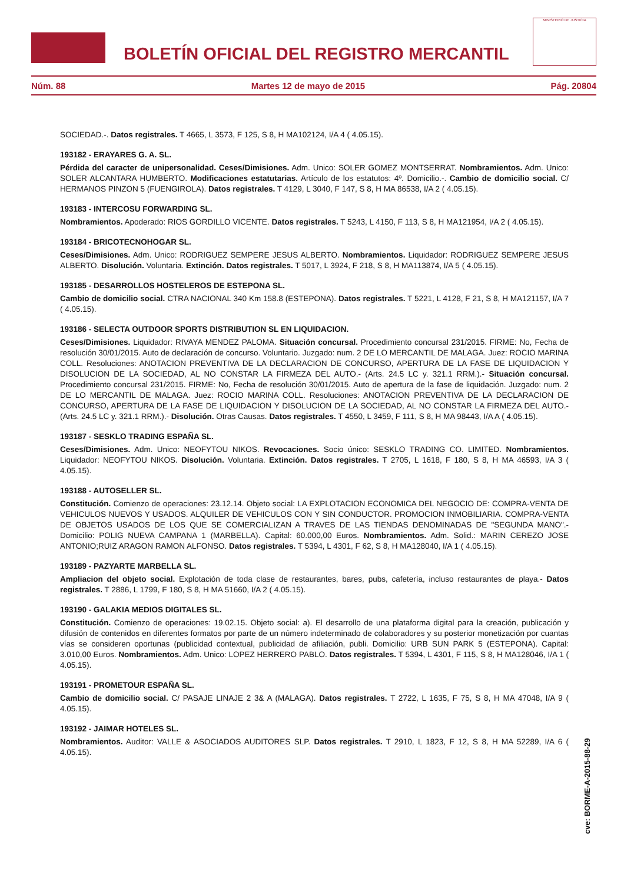BOLETÍN OFICIAL DEL REGISTRO MERCANTIL
MINISTERIO DE JUSTICIA
Núm. 88 Martes 12 de mayo de 2015 Pág. 20804
SOCIEDAD.-. Datos registrales. T 4665, L 3573, F 125, S 8, H MA102124, I/A 4 ( 4.05.15).
193182 - ERAYARES G. A. SL.
Pérdida del caracter de unipersonalidad. Ceses/Dimisiones. Adm. Unico: SOLER GOMEZ MONTSERRAT. Nombramientos. Adm. Unico: SOLER ALCANTARA HUMBERTO. Modificaciones estatutarias. Artículo de los estatutos: 4º. Domicilio.-. Cambio de domicilio social. C/ HERMANOS PINZON 5 (FUENGIROLA). Datos registrales. T 4129, L 3040, F 147, S 8, H MA 86538, I/A 2 ( 4.05.15).
193183 - INTERCOSU FORWARDING SL.
Nombramientos. Apoderado: RIOS GORDILLO VICENTE. Datos registrales. T 5243, L 4150, F 113, S 8, H MA121954, I/A 2 ( 4.05.15).
193184 - BRICOTECNOHOGAR SL.
Ceses/Dimisiones. Adm. Unico: RODRIGUEZ SEMPERE JESUS ALBERTO. Nombramientos. Liquidador: RODRIGUEZ SEMPERE JESUS ALBERTO. Disolución. Voluntaria. Extinción. Datos registrales. T 5017, L 3924, F 218, S 8, H MA113874, I/A 5 ( 4.05.15).
193185 - DESARROLLOS HOSTELEROS DE ESTEPONA SL.
Cambio de domicilio social. CTRA NACIONAL 340 Km 158.8 (ESTEPONA). Datos registrales. T 5221, L 4128, F 21, S 8, H MA121157, I/A 7 ( 4.05.15).
193186 - SELECTA OUTDOOR SPORTS DISTRIBUTION SL EN LIQUIDACION.
Ceses/Dimisiones. Liquidador: RIVAYA MENDEZ PALOMA. Situación concursal. Procedimiento concursal 231/2015. FIRME: No, Fecha de resolución 30/01/2015. Auto de declaración de concurso. Voluntario. Juzgado: num. 2 DE LO MERCANTIL DE MALAGA. Juez: ROCIO MARINA COLL. Resoluciones: ANOTACION PREVENTIVA DE LA DECLARACION DE CONCURSO, APERTURA DE LA FASE DE LIQUIDACION Y DISOLUCION DE LA SOCIEDAD, AL NO CONSTAR LA FIRMEZA DEL AUTO.- (Arts. 24.5 LC y. 321.1 RRM.).- Situación concursal. Procedimiento concursal 231/2015. FIRME: No, Fecha de resolución 30/01/2015. Auto de apertura de la fase de liquidación. Juzgado: num. 2 DE LO MERCANTIL DE MALAGA. Juez: ROCIO MARINA COLL. Resoluciones: ANOTACION PREVENTIVA DE LA DECLARACION DE CONCURSO, APERTURA DE LA FASE DE LIQUIDACION Y DISOLUCION DE LA SOCIEDAD, AL NO CONSTAR LA FIRMEZA DEL AUTO.- (Arts. 24.5 LC y. 321.1 RRM.).- Disolución. Otras Causas. Datos registrales. T 4550, L 3459, F 111, S 8, H MA 98443, I/A A ( 4.05.15).
193187 - SESKLO TRADING ESPAÑA SL.
Ceses/Dimisiones. Adm. Unico: NEOFYTOU NIKOS. Revocaciones. Socio único: SESKLO TRADING CO. LIMITED. Nombramientos. Liquidador: NEOFYTOU NIKOS. Disolución. Voluntaria. Extinción. Datos registrales. T 2705, L 1618, F 180, S 8, H MA 46593, I/A 3 ( 4.05.15).
193188 - AUTOSELLER SL.
Constitución. Comienzo de operaciones: 23.12.14. Objeto social: LA EXPLOTACION ECONOMICA DEL NEGOCIO DE: COMPRA-VENTA DE VEHICULOS NUEVOS Y USADOS. ALQUILER DE VEHICULOS CON Y SIN CONDUCTOR. PROMOCION INMOBILIARIA. COMPRA-VENTA DE OBJETOS USADOS DE LOS QUE SE COMERCIALIZAN A TRAVES DE LAS TIENDAS DENOMINADAS DE "SEGUNDA MANO".- Domicilio: POLIG NUEVA CAMPANA 1 (MARBELLA). Capital: 60.000,00 Euros. Nombramientos. Adm. Solid.: MARIN CEREZO JOSE ANTONIO;RUIZ ARAGON RAMON ALFONSO. Datos registrales. T 5394, L 4301, F 62, S 8, H MA128040, I/A 1 ( 4.05.15).
193189 - PAZYARTE MARBELLA SL.
Ampliacion del objeto social. Explotación de toda clase de restaurantes, bares, pubs, cafetería, incluso restaurantes de playa.- Datos registrales. T 2886, L 1799, F 180, S 8, H MA 51660, I/A 2 ( 4.05.15).
193190 - GALAKIA MEDIOS DIGITALES SL.
Constitución. Comienzo de operaciones: 19.02.15. Objeto social: a). El desarrollo de una plataforma digital para la creación, publicación y difusión de contenidos en diferentes formatos por parte de un número indeterminado de colaboradores y su posterior monetización por cuantas vías se consideren oportunas (publicidad contextual, publicidad de afiliación, publi. Domicilio: URB SUN PARK 5 (ESTEPONA). Capital: 3.010,00 Euros. Nombramientos. Adm. Unico: LOPEZ HERRERO PABLO. Datos registrales. T 5394, L 4301, F 115, S 8, H MA128046, I/A 1 ( 4.05.15).
193191 - PROMETOUR ESPAÑA SL.
Cambio de domicilio social. C/ PASAJE LINAJE 2 3& A (MALAGA). Datos registrales. T 2722, L 1635, F 75, S 8, H MA 47048, I/A 9 ( 4.05.15).
193192 - JAIMAR HOTELES SL.
Nombramientos. Auditor: VALLE & ASOCIADOS AUDITORES SLP. Datos registrales. T 2910, L 1823, F 12, S 8, H MA 52289, I/A 6 ( 4.05.15).
cve: BORME-A-2015-88-29